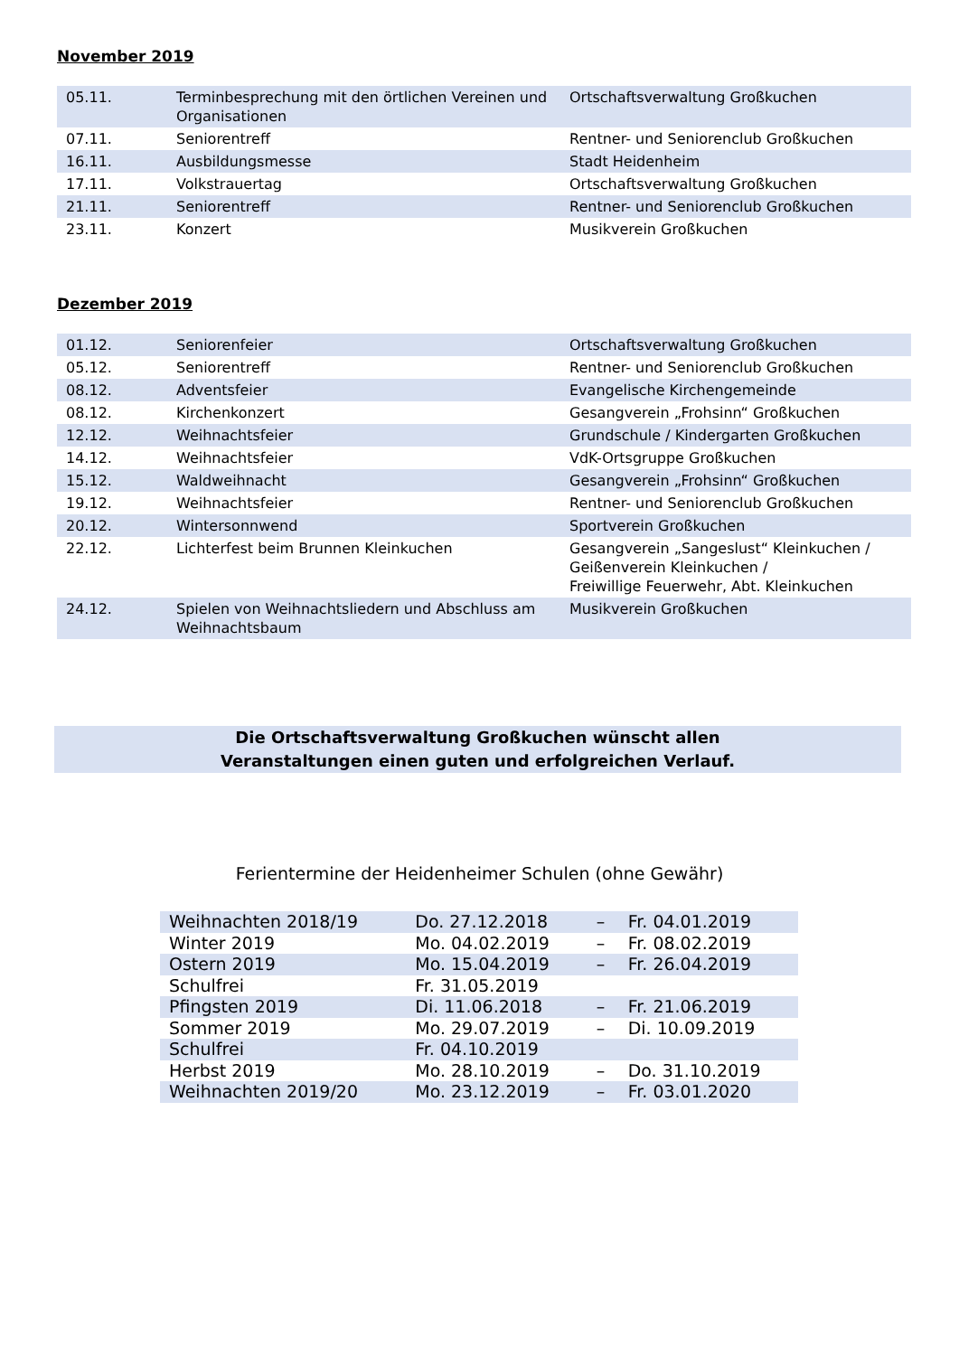November 2019
| 05.11. | Terminbesprechung mit den örtlichen Vereinen und Organisationen | Ortschaftsverwaltung Großkuchen |
| 07.11. | Seniorentreff | Rentner- und Seniorenclub Großkuchen |
| 16.11. | Ausbildungsmesse | Stadt Heidenheim |
| 17.11. | Volkstrauertag | Ortschaftsverwaltung Großkuchen |
| 21.11. | Seniorentreff | Rentner- und Seniorenclub Großkuchen |
| 23.11. | Konzert | Musikverein Großkuchen |
Dezember 2019
| 01.12. | Seniorenfeier | Ortschaftsverwaltung Großkuchen |
| 05.12. | Seniorentreff | Rentner- und Seniorenclub Großkuchen |
| 08.12. | Adventsfeier | Evangelische Kirchengemeinde |
| 08.12. | Kirchenkonzert | Gesangverein „Frohsinn“ Großkuchen |
| 12.12. | Weihnachtsfeier | Grundschule / Kindergarten Großkuchen |
| 14.12. | Weihnachtsfeier | VdK-Ortsgruppe Großkuchen |
| 15.12. | Waldweihnacht | Gesangverein „Frohsinn“ Großkuchen |
| 19.12. | Weihnachtsfeier | Rentner- und Seniorenclub Großkuchen |
| 20.12. | Wintersonnwend | Sportverein Großkuchen |
| 22.12. | Lichterfest beim Brunnen Kleinkuchen | Gesangverein „Sangeslust“ Kleinkuchen / Geißenverein Kleinkuchen / Freiwillige Feuerwehr, Abt. Kleinkuchen |
| 24.12. | Spielen von Weihnachtsliedern und Abschluss am Weihnachtsbaum | Musikverein Großkuchen |
Die Ortschaftsverwaltung Großkuchen wünscht allen
Veranstaltungen einen guten und erfolgreichen Verlauf.
Ferientermine der Heidenheimer Schulen (ohne Gewähr)
| Weihnachten 2018/19 | Do. 27.12.2018 | – | Fr. 04.01.2019 |
| Winter 2019 | Mo. 04.02.2019 | – | Fr. 08.02.2019 |
| Ostern 2019 | Mo. 15.04.2019 | – | Fr. 26.04.2019 |
| Schulfrei | Fr. 31.05.2019 | | |
| Pfingsten 2019 | Di. 11.06.2018 | – | Fr. 21.06.2019 |
| Sommer 2019 | Mo. 29.07.2019 | – | Di. 10.09.2019 |
| Schulfrei | Fr. 04.10.2019 | | |
| Herbst 2019 | Mo. 28.10.2019 | – | Do. 31.10.2019 |
| Weihnachten 2019/20 | Mo. 23.12.2019 | – | Fr. 03.01.2020 |